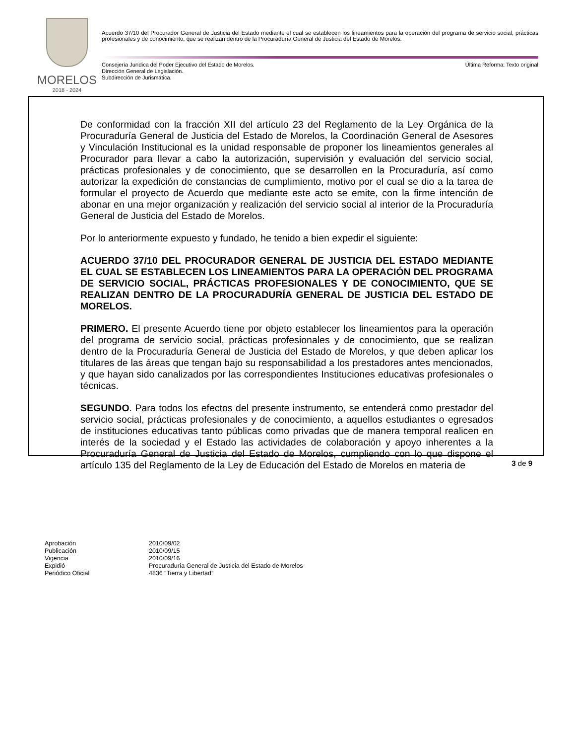MORELOS
2018 - 2024
Acuerdo 37/10 del Procurador General de Justicia del Estado mediante el cual se establecen los lineamientos para la operación del programa de servicio social, prácticas profesionales y de conocimiento, que se realizan dentro de la Procuraduría General de Justicia del Estado de Morelos.
Última Reforma: Texto original Consejería Jurídica del Poder Ejecutivo del Estado de Morelos.
Dirección General de Legislación.
Subdirección de Jurismática.
De conformidad con la fracción XII del artículo 23 del Reglamento de la Ley Orgánica de la Procuraduría General de Justicia del Estado de Morelos, la Coordinación General de Asesores y Vinculación Institucional es la unidad responsable de proponer los lineamientos generales al Procurador para llevar a cabo la autorización, supervisión y evaluación del servicio social, prácticas profesionales y de conocimiento, que se desarrollen en la Procuraduría, así como autorizar la expedición de constancias de cumplimiento, motivo por el cual se dio a la tarea de formular el proyecto de Acuerdo que mediante este acto se emite, con la firme intención de abonar en una mejor organización y realización del servicio social al interior de la Procuraduría General de Justicia del Estado de Morelos.
Por lo anteriormente expuesto y fundado, he tenido a bien expedir el siguiente:
ACUERDO 37/10 DEL PROCURADOR GENERAL DE JUSTICIA DEL ESTADO MEDIANTE EL CUAL SE ESTABLECEN LOS LINEAMIENTOS PARA LA OPERACIÓN DEL PROGRAMA DE SERVICIO SOCIAL, PRÁCTICAS PROFESIONALES Y DE CONOCIMIENTO, QUE SE REALIZAN DENTRO DE LA PROCURADURÍA GENERAL DE JUSTICIA DEL ESTADO DE MORELOS.
PRIMERO. El presente Acuerdo tiene por objeto establecer los lineamientos para la operación del programa de servicio social, prácticas profesionales y de conocimiento, que se realizan dentro de la Procuraduría General de Justicia del Estado de Morelos, y que deben aplicar los titulares de las áreas que tengan bajo su responsabilidad a los prestadores antes mencionados, y que hayan sido canalizados por las correspondientes Instituciones educativas profesionales o técnicas.
SEGUNDO. Para todos los efectos del presente instrumento, se entenderá como prestador del servicio social, prácticas profesionales y de conocimiento, a aquellos estudiantes o egresados de instituciones educativas tanto públicas como privadas que de manera temporal realicen en interés de la sociedad y el Estado las actividades de colaboración y apoyo inherentes a la Procuraduría General de Justicia del Estado de Morelos, cumpliendo con lo que dispone el artículo 135 del Reglamento de la Ley de Educación del Estado de Morelos en materia de
3 de 9
| Aprobación | 2010/09/02 |
| Publicación | 2010/09/15 |
| Vigencia | 2010/09/16 |
| Expidió | Procuraduría General de Justicia del Estado de Morelos |
| Periódico Oficial | 4836 “Tierra y Libertad” |